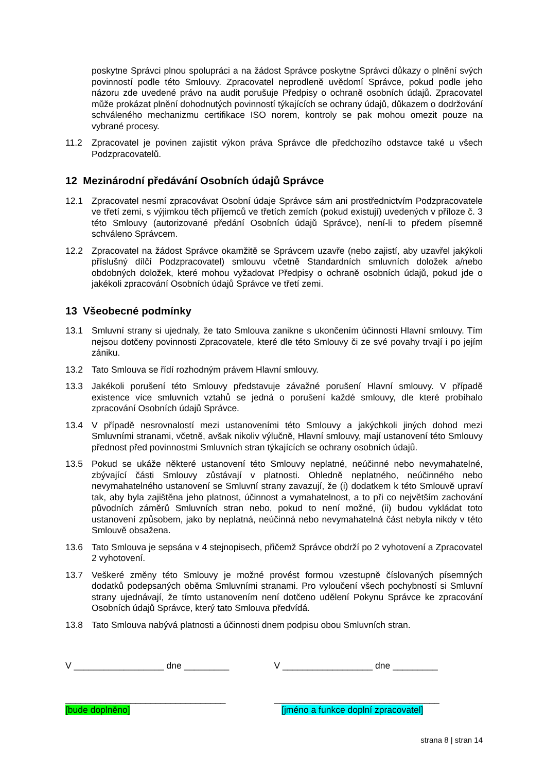poskytne Správci plnou spolupráci a na žádost Správce poskytne Správci důkazy o plnění svých povinností podle této Smlouvy. Zpracovatel neprodleně uvědomí Správce, pokud podle jeho názoru zde uvedené právo na audit porušuje Předpisy o ochraně osobních údajů. Zpracovatel může prokázat plnění dohodnutých povinností týkajících se ochrany údajů, důkazem o dodržování schváleného mechanizmu certifikace ISO norem, kontroly se pak mohou omezit pouze na vybrané procesy.
11.2 Zpracovatel je povinen zajistit výkon práva Správce dle předchozího odstavce také u všech Podzpracovatelů.
12 Mezinárodní předávání Osobních údajů Správce
12.1 Zpracovatel nesmí zpracovávat Osobní údaje Správce sám ani prostřednictvím Podzpracovatele ve třetí zemi, s výjimkou těch příjemců ve třetích zemích (pokud existují) uvedených v příloze č. 3 této Smlouvy (autorizované předání Osobních údajů Správce), není-li to předem písemně schváleno Správcem.
12.2 Zpracovatel na žádost Správce okamžitě se Správcem uzavře (nebo zajistí, aby uzavřel jakýkoli příslušný dílčí Podzpracovatel) smlouvu včetně Standardních smluvních doložek a/nebo obdobných doložek, které mohou vyžadovat Předpisy o ochraně osobních údajů, pokud jde o jakékoli zpracování Osobních údajů Správce ve třetí zemi.
13 Všeobecné podmínky
13.1 Smluvní strany si ujednaly, že tato Smlouva zanikne s ukončením účinnosti Hlavní smlouvy. Tím nejsou dotčeny povinnosti Zpracovatele, které dle této Smlouvy či ze své povahy trvají i po jejím zániku.
13.2 Tato Smlouva se řídí rozhodným právem Hlavní smlouvy.
13.3 Jakékoli porušení této Smlouvy představuje závažné porušení Hlavní smlouvy. V případě existence více smluvních vztahů se jedná o porušení každé smlouvy, dle které probíhalo zpracování Osobních údajů Správce.
13.4 V případě nesrovnalostí mezi ustanoveními této Smlouvy a jakýchkoli jiných dohod mezi Smluvními stranami, včetně, avšak nikoliv výlučně, Hlavní smlouvy, mají ustanovení této Smlouvy přednost před povinnostmi Smluvních stran týkajících se ochrany osobních údajů.
13.5 Pokud se ukáže některé ustanovení této Smlouvy neplatné, neúčinné nebo nevymahatelné, zbývající části Smlouvy zůstávají v platnosti. Ohledně neplatného, neúčinného nebo nevymahatelného ustanovení se Smluvní strany zavazují, že (i) dodatkem k této Smlouvě upraví tak, aby byla zajištěna jeho platnost, účinnost a vymahatelnost, a to při co největším zachování původních záměrů Smluvních stran nebo, pokud to není možné, (ii) budou vykládat toto ustanovení způsobem, jako by neplatná, neúčinná nebo nevymahatelná část nebyla nikdy v této Smlouvě obsažena.
13.6 Tato Smlouva je sepsána v 4 stejnopisech, přičemž Správce obdrží po 2 vyhotovení a Zpracovatel 2 vyhotovení.
13.7 Veškeré změny této Smlouvy je možné provést formou vzestupně číslovaných písemných dodatků podepsaných oběma Smluvními stranami. Pro vyloučení všech pochybností si Smluvní strany ujednávají, že tímto ustanovením není dotčeno udělení Pokynu Správce ke zpracování Osobních údajů Správce, který tato Smlouva předvídá.
13.8 Tato Smlouva nabývá platnosti a účinnosti dnem podpisu obou Smluvních stran.
V __________________ dne _________
________________________________
[bude doplněno]
V __________________ dne _________
_________________________________
[jméno a funkce doplní zpracovatel]
strana 8 | stran 14